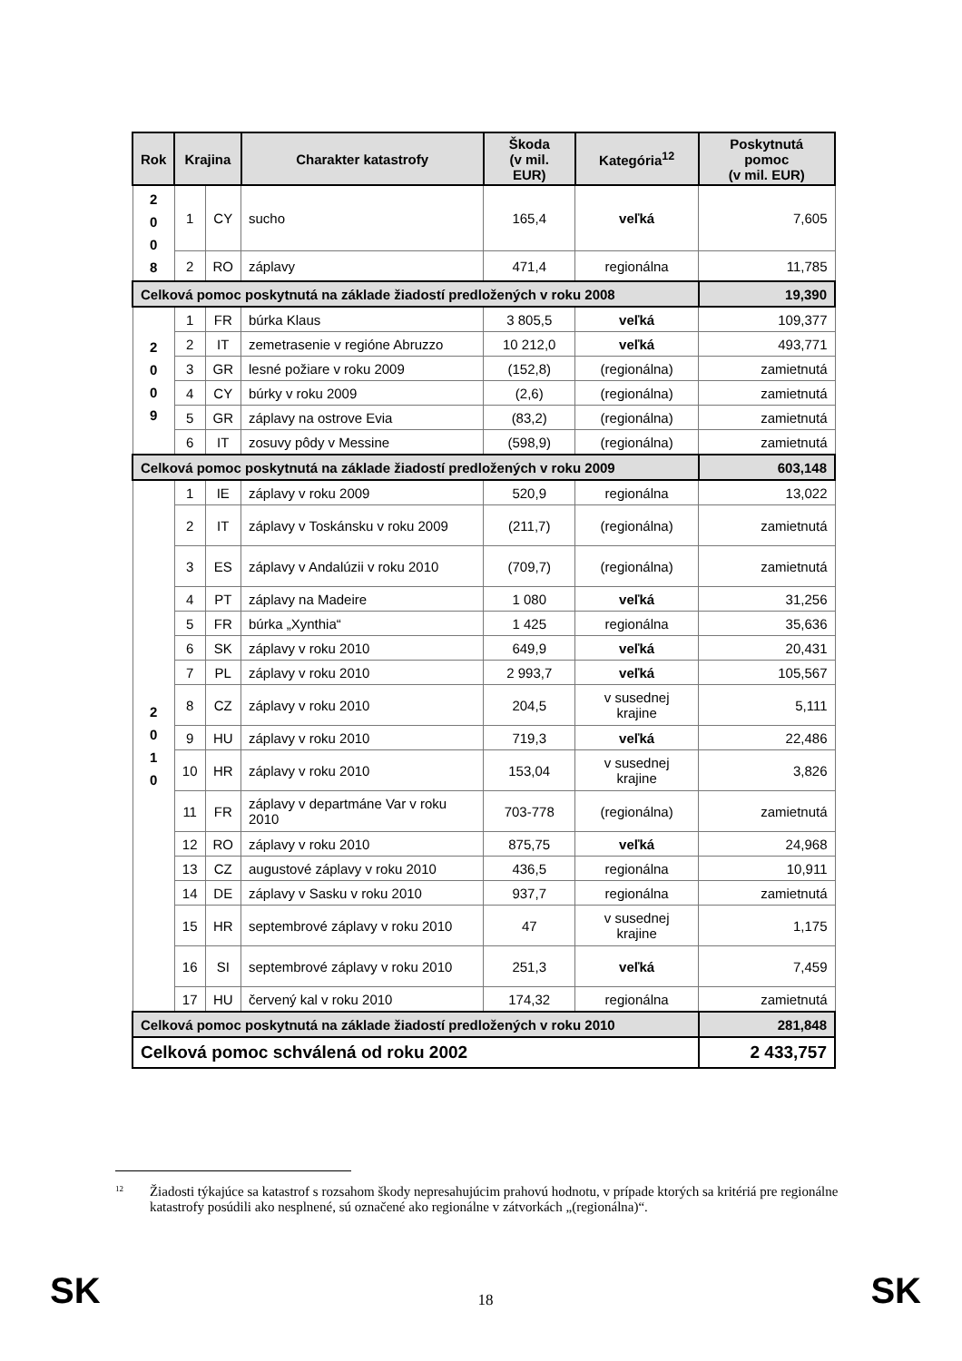| Rok | Krajina | | Charakter katastrofy | Škoda (v mil. EUR) | Kategória<sup>12</sup> | Poskytnutá pomoc (v mil. EUR) |
| --- | --- | --- | --- | --- | --- | --- |
| 2 0 0 8 | 1 | CY | sucho | 165,4 | veľká | 7,605 |
| | 2 | RO | záplavy | 471,4 | regionálna | 11,785 |
| Celková pomoc poskytnutá na základe žiadostí predložených v roku 2008 | | | | | | 19,390 |
| 2 0 0 9 | 1 | FR | búrka Klaus | 3 805,5 | veľká | 109,377 |
| | 2 | IT | zemetrasenie v regióne Abruzzo | 10 212,0 | veľká | 493,771 |
| | 3 | GR | lesné požiare v roku 2009 | (152,8) | (regionálna) | zamietnutá |
| | 4 | CY | búrky v roku 2009 | (2,6) | (regionálna) | zamietnutá |
| | 5 | GR | záplavy na ostrove Evia | (83,2) | (regionálna) | zamietnutá |
| | 6 | IT | zosuvy pôdy v Messine | (598,9) | (regionálna) | zamietnutá |
| Celková pomoc poskytnutá na základe žiadostí predložených v roku 2009 | | | | | | 603,148 |
| 2 0 1 0 | 1 | IE | záplavy v roku 2009 | 520,9 | regionálna | 13,022 |
| | 2 | IT | záplavy v Toskánsku v roku 2009 | (211,7) | (regionálna) | zamietnutá |
| | 3 | ES | záplavy v Andalúzii v roku 2010 | (709,7) | (regionálna) | zamietnutá |
| | 4 | PT | záplavy na Madeire | 1 080 | veľká | 31,256 |
| | 5 | FR | búrka „Xynthia“ | 1 425 | regionálna | 35,636 |
| | 6 | SK | záplavy v roku 2010 | 649,9 | veľká | 20,431 |
| | 7 | PL | záplavy v roku 2010 | 2 993,7 | veľká | 105,567 |
| | 8 | CZ | záplavy v roku 2010 | 204,5 | v susednej krajine | 5,111 |
| | 9 | HU | záplavy v roku 2010 | 719,3 | veľká | 22,486 |
| | 10 | HR | záplavy v roku 2010 | 153,04 | v susednej krajine | 3,826 |
| | 11 | FR | záplavy v departmáne Var v roku 2010 | 703-778 | (regionálna) | zamietnutá |
| | 12 | RO | záplavy v roku 2010 | 875,75 | veľká | 24,968 |
| | 13 | CZ | augustové záplavy v roku 2010 | 436,5 | regionálna | 10,911 |
| | 14 | DE | záplavy v Sasku v roku 2010 | 937,7 | regionálna | zamietnutá |
| | 15 | HR | septembrové záplavy v roku 2010 | 47 | v susednej krajine | 1,175 |
| | 16 | SI | septembrové záplavy v roku 2010 | 251,3 | veľká | 7,459 |
| | 17 | HU | červený kal v roku 2010 | 174,32 | regionálna | zamietnutá |
| Celková pomoc poskytnutá na základe žiadostí predložených v roku 2010 | | | | | | 281,848 |
| Celková pomoc schválená od roku 2002 | | | | | | 2 433,757 |
<sup>12</sup>
Žiadosti týkajúce sa katastrof s rozsahom škody nepresahujúcim prahovú hodnotu, v prípade ktorých sa kritériá pre regionálne katastrofy posúdili ako nesplnené, sú označené ako regionálne v zátvorkách „(regionálna)“.
SK 18 SK